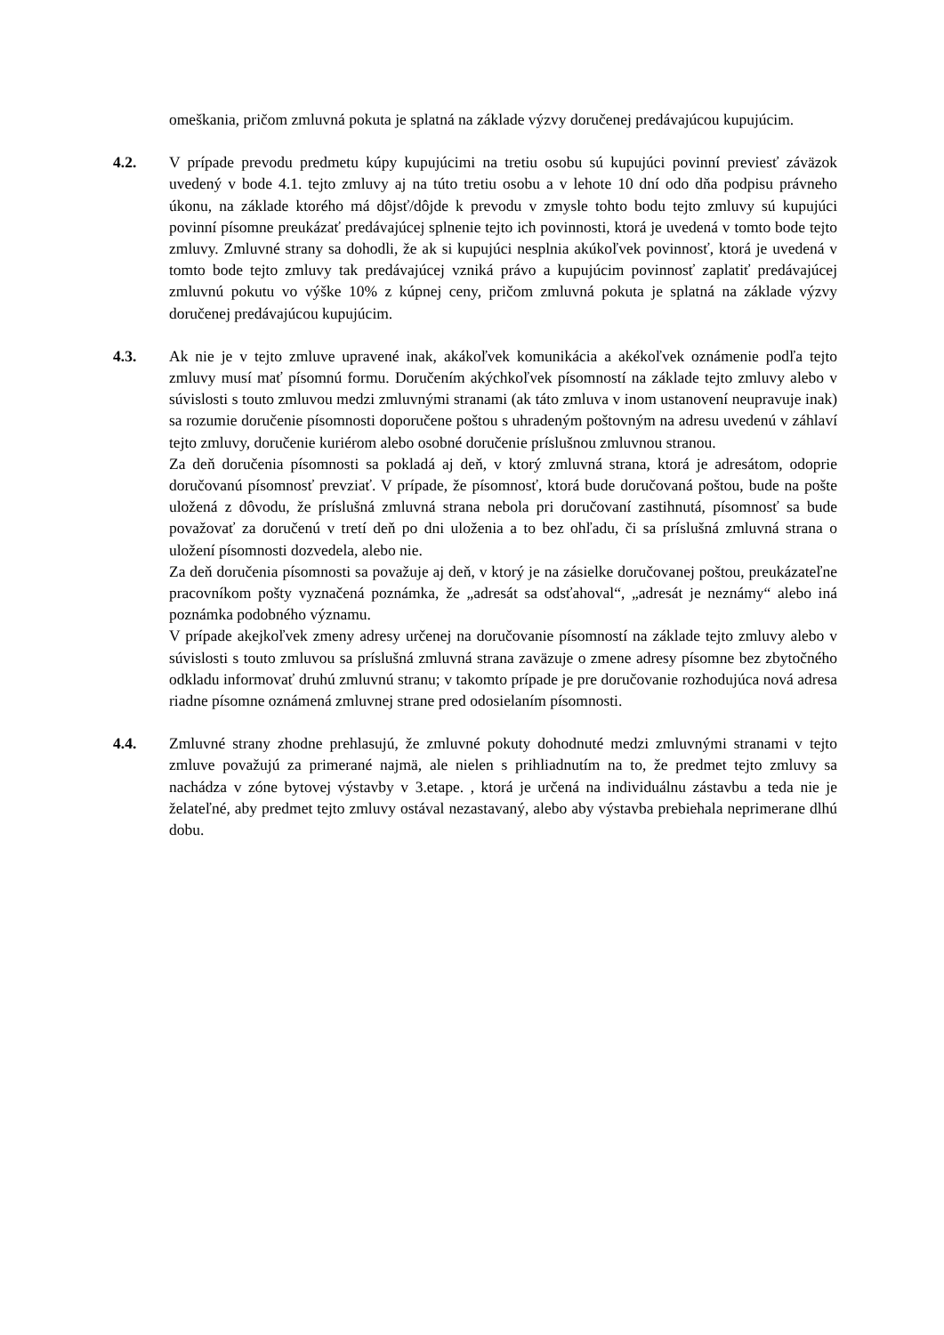omeškania, pričom zmluvná pokuta je splatná na základe výzvy doručenej predávajúcou kupujúcim.
4.2. V prípade prevodu predmetu kúpy kupujúcimi na tretiu osobu sú kupujúci povinní previesť záväzok uvedený v bode 4.1. tejto zmluvy aj na túto tretiu osobu a v lehote 10 dní odo dňa podpisu právneho úkonu, na základe ktorého má dôjsť/dôjde k prevodu v zmysle tohto bodu tejto zmluvy sú kupujúci povinní písomne preukázať predávajúcej splnenie tejto ich povinnosti, ktorá je uvedená v tomto bode tejto zmluvy. Zmluvné strany sa dohodli, že ak si kupujúci nesplnia akúkoľvek povinnosť, ktorá je uvedená v tomto bode tejto zmluvy tak predávajúcej vzniká právo a kupujúcim povinnosť zaplatiť predávajúcej zmluvnú pokutu vo výške 10% z kúpnej ceny, pričom zmluvná pokuta je splatná na základe výzvy doručenej predávajúcou kupujúcim.
4.3. Ak nie je v tejto zmluve upravené inak, akákoľvek komunikácia a akékoľvek oznámenie podľa tejto zmluvy musí mať písomnú formu. Doručením akýchkoľvek písomností na základe tejto zmluvy alebo v súvislosti s touto zmluvou medzi zmluvnými stranami (ak táto zmluva v inom ustanovení neupravuje inak) sa rozumie doručenie písomnosti doporučene poštou s uhradeným poštovným na adresu uvedenú v záhlaví tejto zmluvy, doručenie kuriérom alebo osobné doručenie príslušnou zmluvnou stranou.
Za deň doručenia písomnosti sa pokladá aj deň, v ktorý zmluvná strana, ktorá je adresátom, odoprie doručovanú písomnosť prevziať. V prípade, že písomnosť, ktorá bude doručovaná poštou, bude na pošte uložená z dôvodu, že príslušná zmluvná strana nebola pri doručovaní zastihnutá, písomnosť sa bude považovať za doručenú v tretí deň po dni uloženia a to bez ohľadu, či sa príslušná zmluvná strana o uložení písomnosti dozvedela, alebo nie.
Za deň doručenia písomnosti sa považuje aj deň, v ktorý je na zásielke doručovanej poštou, preukázateľne pracovníkom pošty vyznačená poznámka, že „adresát sa odsťahoval“, „adresát je neznámy“ alebo iná poznámka podobného významu.
V prípade akejkoľvek zmeny adresy určenej na doručovanie písomností na základe tejto zmluvy alebo v súvislosti s touto zmluvou sa príslušná zmluvná strana zaväzuje o zmene adresy písomne bez zbytočného odkladu informovať druhú zmluvnú stranu; v takomto prípade je pre doručovanie rozhodujúca nová adresa riadne písomne oznámená zmluvnej strane pred odosielaním písomnosti.
4.4. Zmluvné strany zhodne prehlasujú, že zmluvné pokuty dohodnuté medzi zmluvnými stranami v tejto zmluve považujú za primerané najmä, ale nielen s prihliadnutím na to, že predmet tejto zmluvy sa nachádza v zóne bytovej výstavby v 3.etape. , ktorá je určená na individuálnu zástavbu a teda nie je želateľné, aby predmet tejto zmluvy ostával nezastavaný, alebo aby výstavba prebiehala neprimerane dlhú dobu.